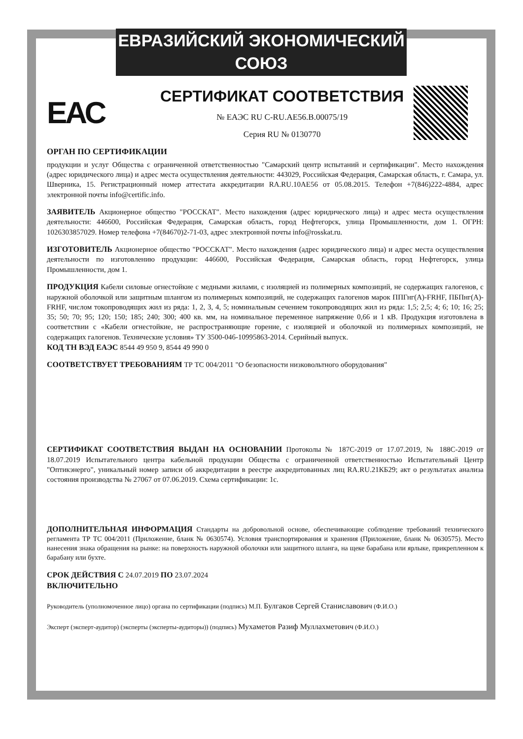ЕВРАЗИЙСКИЙ ЭКОНОМИЧЕСКИЙ СОЮЗ
ЕАС
СЕРТИФИКАТ СООТВЕТСТВИЯ
№ ЕАЭС RU C-RU.AE56.B.00075/19
Серия RU № 0130770
ОРГАН ПО СЕРТИФИКАЦИИ
продукции и услуг Общества с ограниченной ответственностью "Самарский центр испытаний и сертификации". Место нахождения (адрес юридического лица) и адрес места осуществления деятельности: 443029, Российская Федерация, Самарская область, г. Самара, ул. Шверника, 15. Регистрационный номер аттестата аккредитации RA.RU.10AE56 от 05.08.2015. Телефон +7(846)222-4884, адрес электронной почты info@certific.info.
ЗАЯВИТЕЛЬ Акционерное общество "РОССКАТ". Место нахождения (адрес юридического лица) и адрес места осуществления деятельности: 446600, Российская Федерация, Самарская область, город Нефтегорск, улица Промышленности, дом 1. ОГРН: 1026303857029. Номер телефона +7(84670)2-71-03, адрес электронной почты info@rosskat.ru.
ИЗГОТОВИТЕЛЬ Акционерное общество "РОССКАТ". Место нахождения (адрес юридического лица) и адрес места осуществления деятельности по изготовлению продукции: 446600, Российская Федерация, Самарская область, город Нефтегорск, улица Промышленности, дом 1.
ПРОДУКЦИЯ Кабели силовые огнестойкие с медными жилами, с изоляцией из полимерных композиций, не содержащих галогенов, с наружной оболочкой или защитным шлангом из полимерных композиций, не содержащих галогенов марок ППГнг(А)-FRHF, ПБПнг(А)-FRHF, числом токопроводящих жил из ряда: 1, 2, 3, 4, 5; номинальным сечением токопроводящих жил из ряда: 1,5; 2,5; 4; 6; 10; 16; 25; 35; 50; 70; 95; 120; 150; 185; 240; 300; 400 кв. мм, на номинальное переменное напряжение 0,66 и 1 кВ. Продукция изготовлена в соответствии с «Кабели огнестойкие, не распространяющие горение, с изоляцией и оболочкой из полимерных композиций, не содержащих галогенов. Технические условия» ТУ 3500-046-10995863-2014. Серийный выпуск.
КОД ТН ВЭД ЕАЭС 8544 49 950 9, 8544 49 990 0
СООТВЕТСТВУЕТ ТРЕБОВАНИЯМ ТР ТС 004/2011 "О безопасности низковольтного оборудования"
СЕРТИФИКАТ СООТВЕТСТВИЯ ВЫДАН НА ОСНОВАНИИ Протоколы № 187С-2019 от 17.07.2019, № 188С-2019 от 18.07.2019 Испытательного центра кабельной продукции Общества с ограниченной ответственностью Испытательный Центр "Оптикэнерго", уникальный номер записи об аккредитации в реестре аккредитованных лиц RA.RU.21КБ29; акт о результатах анализа состояния производства № 27067 от 07.06.2019. Схема сертификации: 1с.
ДОПОЛНИТЕЛЬНАЯ ИНФОРМАЦИЯ Стандарты на добровольной основе, обеспечивающие соблюдение требований технического регламента ТР ТС 004/2011 (Приложение, бланк № 0630574). Условия транспортирования и хранения (Приложение, бланк № 0630575). Место нанесения знака обращения на рынке: на поверхность наружной оболочки или защитного шланга, на щеке барабана или ярлыке, прикрепленном к барабану или бухте.
СРОК ДЕЙСТВИЯ С 24.07.2019 ПО 23.07.2024
ВКЛЮЧИТЕЛЬНО
Руководитель (уполномоченное лицо) органа по сертификации (подпись) М.П. Булгаков Сергей Станиславович (Ф.И.О.)
Эксперт (эксперт-аудитор) (эксперты (эксперты-аудиторы)) (подпись) Мухаметов Разиф Муллахметович (Ф.И.О.)